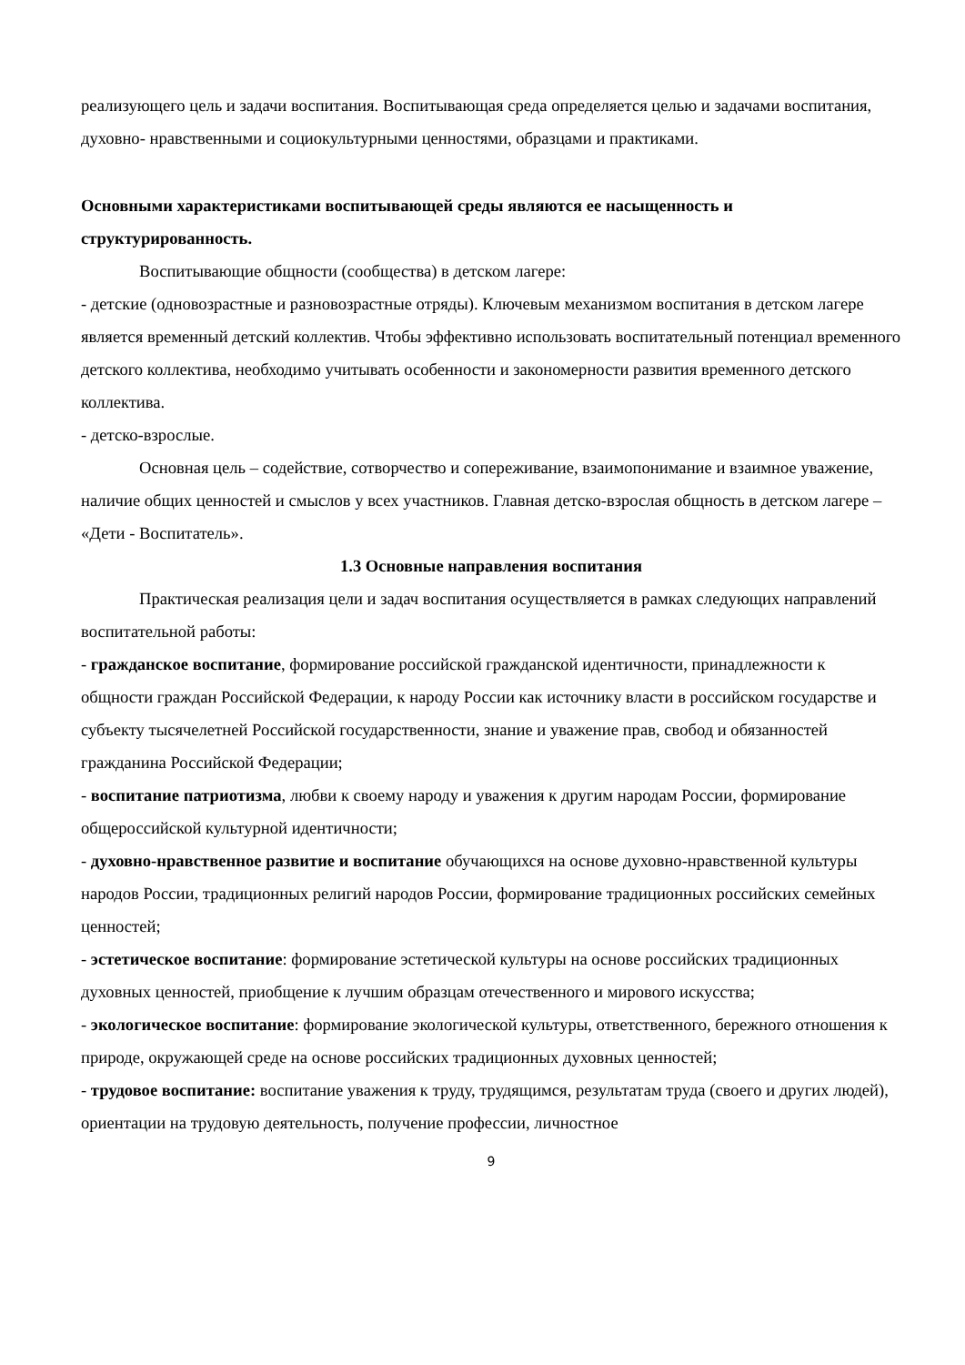реализующего цель и задачи воспитания. Воспитывающая среда определяется целью и задачами воспитания, духовно- нравственными и социокультурными ценностями, образцами и практиками.
Основными характеристиками воспитывающей среды являются ее насыщенность и структурированность.
Воспитывающие общности (сообщества) в детском лагере:
- детские (одновозрастные и разновозрастные отряды). Ключевым механизмом воспитания в детском лагере является временный детский коллектив. Чтобы эффективно использовать воспитательный потенциал временного детского коллектива, необходимо учитывать особенности и закономерности развития временного детского коллектива.
- детско-взрослые.
Основная цель – содействие, сотворчество и сопереживание, взаимопонимание и взаимное уважение, наличие общих ценностей и смыслов у всех участников. Главная детско-взрослая общность в детском лагере – «Дети - Воспитатель».
1.3 Основные направления воспитания
Практическая реализация цели и задач воспитания осуществляется в рамках следующих направлений воспитательной работы:
- гражданское воспитание, формирование российской гражданской идентичности, принадлежности к общности граждан Российской Федерации, к народу России как источнику власти в российском государстве и субъекту тысячелетней Российской государственности, знание и уважение прав, свобод и обязанностей гражданина Российской Федерации;
- воспитание патриотизма, любви к своему народу и уважения к другим народам России, формирование общероссийской культурной идентичности;
- духовно-нравственное развитие и воспитание обучающихся на основе духовно-нравственной культуры народов России, традиционных религий народов России, формирование традиционных российских семейных ценностей;
- эстетическое воспитание: формирование эстетической культуры на основе российских традиционных духовных ценностей, приобщение к лучшим образцам отечественного и мирового искусства;
- экологическое воспитание: формирование экологической культуры, ответственного, бережного отношения к природе, окружающей среде на основе российских традиционных духовных ценностей;
- трудовое воспитание: воспитание уважения к труду, трудящимся, результатам труда (своего и других людей), ориентации на трудовую деятельность, получение профессии, личностное
9